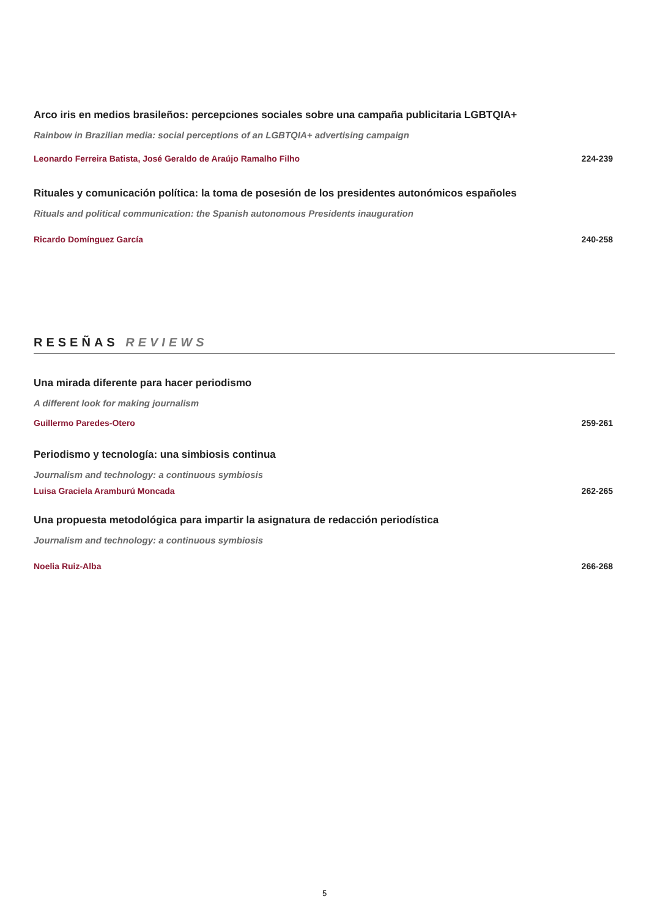Arco iris en medios brasileños: percepciones sociales sobre una campaña publicitaria LGBTQIA+
Rainbow in Brazilian media: social perceptions of an LGBTQIA+ advertising campaign
Leonardo Ferreira Batista, José Geraldo de Araújo Ramalho Filho 224-239
Rituales y comunicación política: la toma de posesión de los presidentes autonómicos españoles
Rituals and political communication: the Spanish autonomous Presidents inauguration
Ricardo Domínguez García 240-258
RESEÑAS REVIEWS
Una mirada diferente para hacer periodismo
A different look for making journalism
Guillermo Paredes-Otero 259-261
Periodismo y tecnología: una simbiosis continua
Journalism and technology: a continuous symbiosis
Luisa Graciela Aramburú Moncada 262-265
Una propuesta metodológica para impartir la asignatura de redacción periodística
Journalism and technology: a continuous symbiosis
Noelia Ruiz-Alba 266-268
5